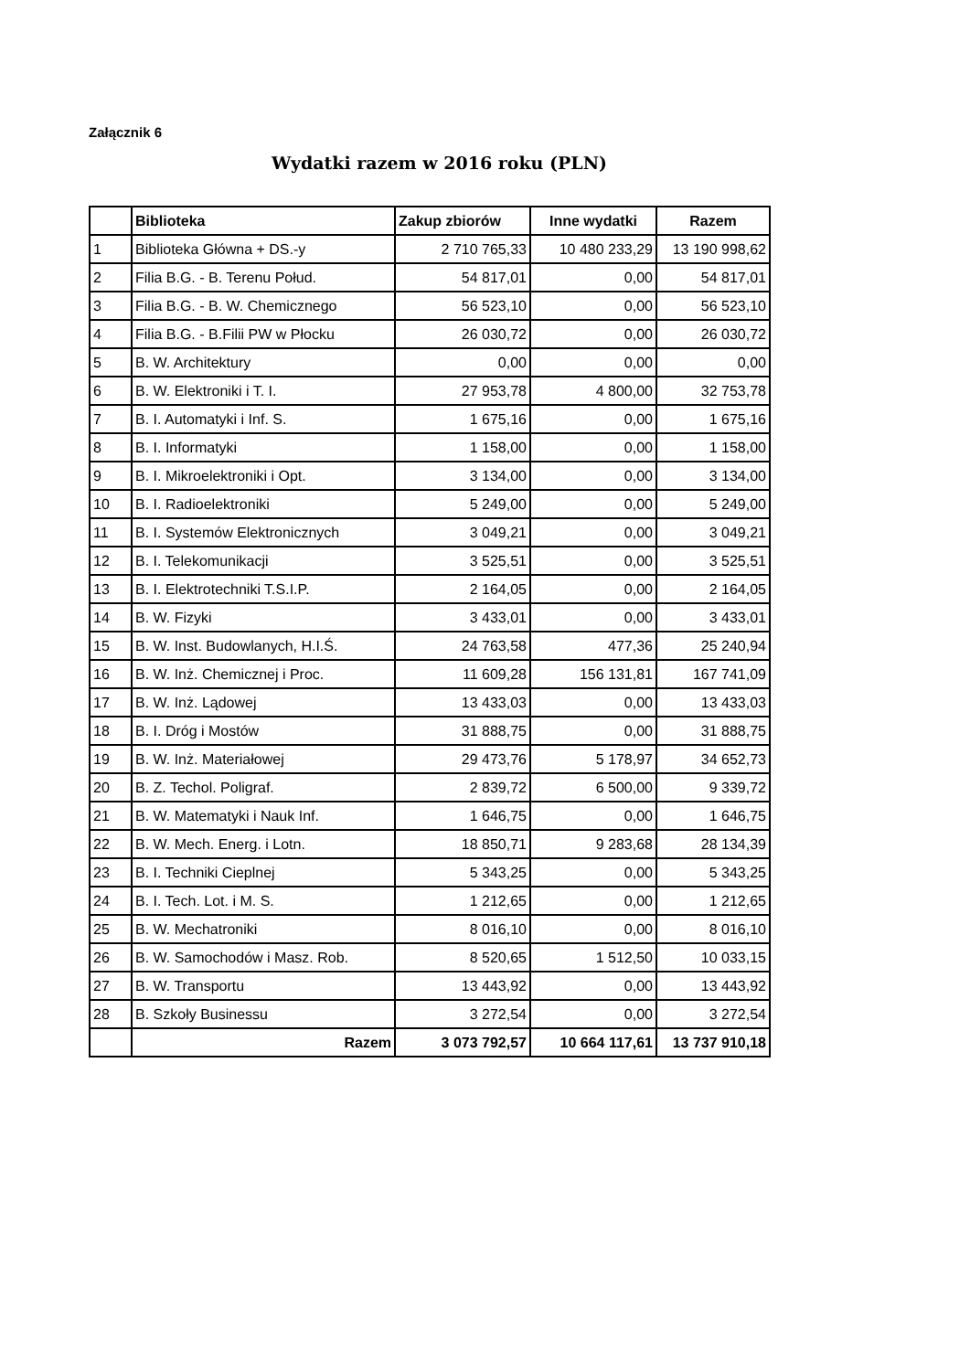Załącznik 6
Wydatki razem w 2016 roku (PLN)
| | Biblioteka | Zakup zbiorów | Inne wydatki | Razem |
| --- | --- | --- | --- | --- |
| 1 | Biblioteka Główna + DS.-y | 2 710 765,33 | 10 480 233,29 | 13 190 998,62 |
| 2 | Filia B.G. - B. Terenu Połud. | 54 817,01 | 0,00 | 54 817,01 |
| 3 | Filia B.G. - B. W. Chemicznego | 56 523,10 | 0,00 | 56 523,10 |
| 4 | Filia B.G. - B.Filii PW w Płocku | 26 030,72 | 0,00 | 26 030,72 |
| 5 | B. W. Architektury | 0,00 | 0,00 | 0,00 |
| 6 | B. W. Elektroniki i T. I. | 27 953,78 | 4 800,00 | 32 753,78 |
| 7 | B. I. Automatyki i Inf. S. | 1 675,16 | 0,00 | 1 675,16 |
| 8 | B. I. Informatyki | 1 158,00 | 0,00 | 1 158,00 |
| 9 | B. I. Mikroelektroniki i Opt. | 3 134,00 | 0,00 | 3 134,00 |
| 10 | B. I. Radioelektroniki | 5 249,00 | 0,00 | 5 249,00 |
| 11 | B. I. Systemów Elektronicznych | 3 049,21 | 0,00 | 3 049,21 |
| 12 | B. I. Telekomunikacji | 3 525,51 | 0,00 | 3 525,51 |
| 13 | B. I. Elektrotechniki T.S.I.P. | 2 164,05 | 0,00 | 2 164,05 |
| 14 | B. W. Fizyki | 3 433,01 | 0,00 | 3 433,01 |
| 15 | B. W. Inst. Budowlanych, H.I.Ś. | 24 763,58 | 477,36 | 25 240,94 |
| 16 | B. W. Inż. Chemicznej i Proc. | 11 609,28 | 156 131,81 | 167 741,09 |
| 17 | B. W. Inż. Lądowej | 13 433,03 | 0,00 | 13 433,03 |
| 18 | B. I. Dróg i Mostów | 31 888,75 | 0,00 | 31 888,75 |
| 19 | B. W. Inż. Materiałowej | 29 473,76 | 5 178,97 | 34 652,73 |
| 20 | B. Z. Techol. Poligraf. | 2 839,72 | 6 500,00 | 9 339,72 |
| 21 | B. W. Matematyki i Nauk Inf. | 1 646,75 | 0,00 | 1 646,75 |
| 22 | B. W. Mech. Energ. i Lotn. | 18 850,71 | 9 283,68 | 28 134,39 |
| 23 | B. I. Techniki Cieplnej | 5 343,25 | 0,00 | 5 343,25 |
| 24 | B. I. Tech. Lot. i M. S. | 1 212,65 | 0,00 | 1 212,65 |
| 25 | B. W. Mechatroniki | 8 016,10 | 0,00 | 8 016,10 |
| 26 | B. W. Samochodów i Masz. Rob. | 8 520,65 | 1 512,50 | 10 033,15 |
| 27 | B. W. Transportu | 13 443,92 | 0,00 | 13 443,92 |
| 28 | B. Szkoły Businessu | 3 272,54 | 0,00 | 3 272,54 |
| | Razem | 3 073 792,57 | 10 664 117,61 | 13 737 910,18 |